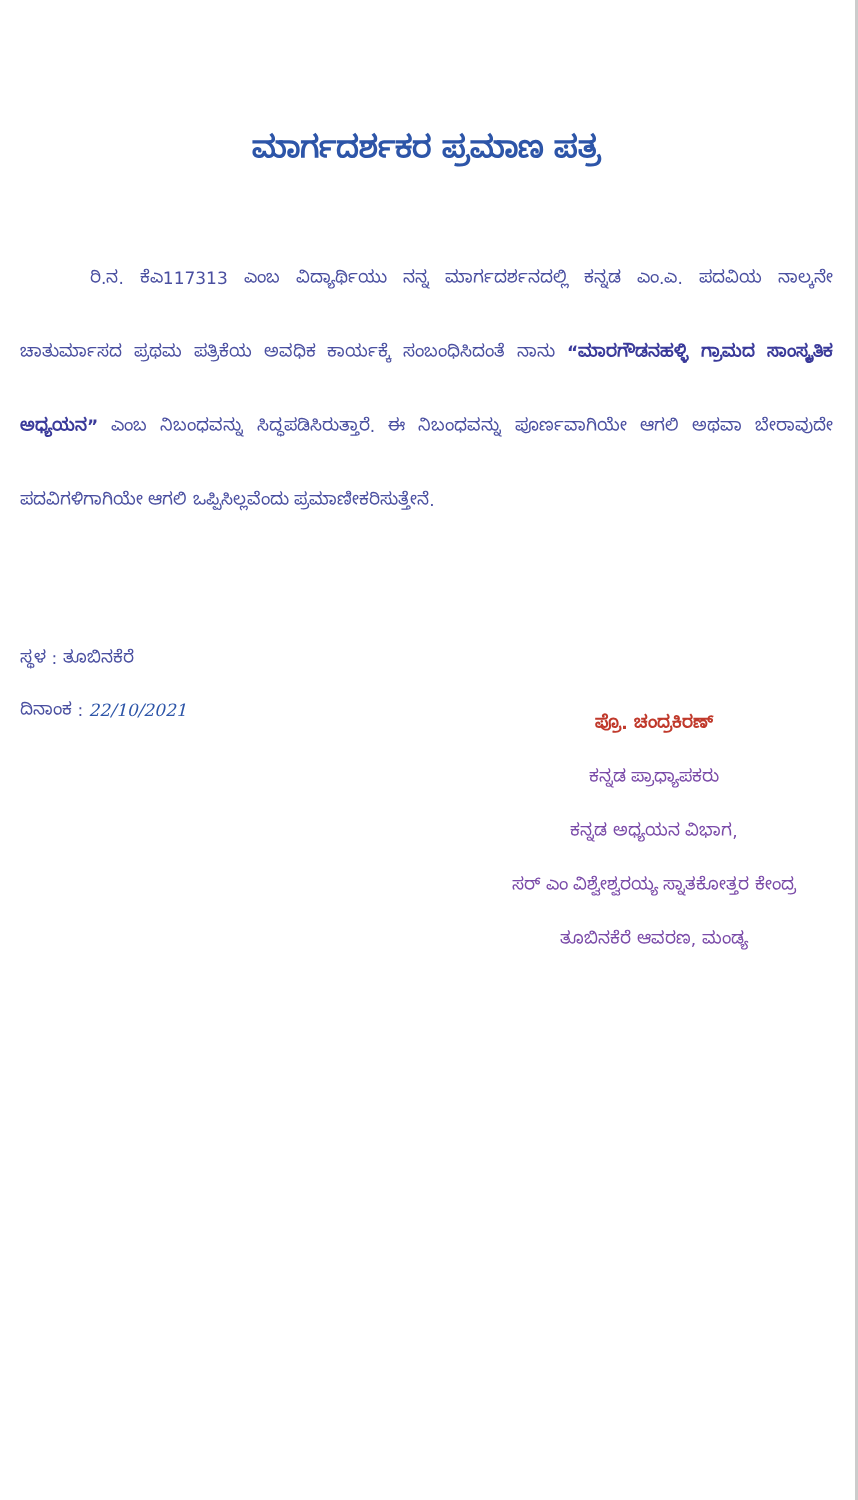ಮಾರ್ಗದರ್ಶಕರ ಪ್ರಮಾಣ ಪತ್ರ
ರಿ.ನ. ಕೆಎ117313 ಎಂಬ ವಿದ್ಯಾರ್ಥಿಯು ನನ್ನ ಮಾರ್ಗದರ್ಶನದಲ್ಲಿ ಕನ್ನಡ ಎಂ.ಎ. ಪದವಿಯ ನಾಲ್ಕನೇ ಚಾತುರ್ಮಾಸದ ಪ್ರಥಮ ಪತ್ರಿಕೆಯ ಅವಧಿಕ ಕಾರ್ಯಕ್ಕೆ ಸಂಬಂಧಿಸಿದಂತೆ ನಾನು “ಮಾರಗೌಡನಹಳ್ಳಿ ಗ್ರಾಮದ ಸಾಂಸ್ಕೃತಿಕ ಅಧ್ಯಯನ” ಎಂಬ ನಿಬಂಧವನ್ನು ಸಿದ್ಧಪಡಿಸಿರುತ್ತಾರೆ. ಈ ನಿಬಂಧವನ್ನು ಪೂರ್ಣವಾಗಿಯೇ ಆಗಲಿ ಅಥವಾ ಬೇರಾವುದೇ ಪದವಿಗಳಿಗಾಗಿಯೇ ಆಗಲಿ ಒಪ್ಪಿಸಿಲ್ಲವೆಂದು ಪ್ರಮಾಣೀಕರಿಸುತ್ತೇನೆ.
ಸ್ಥಳ : ತೂಬಿನಕೆರೆ
ದಿನಾಂಕ : 22/10/2021
ಪ್ರೊ. ಚಂದ್ರಕಿರಣ್
ಕನ್ನಡ ಪ್ರಾಧ್ಯಾಪಕರು
ಕನ್ನಡ ಅಧ್ಯಯನ ವಿಭಾಗ,
ಸರ್ ಎಂ ವಿಶ್ವೇಶ್ವರಯ್ಯ ಸ್ನಾತಕೋತ್ತರ ಕೇಂದ್ರ
ತೂಬಿನಕೆರೆ ಆವರಣ, ಮಂಡ್ಯ